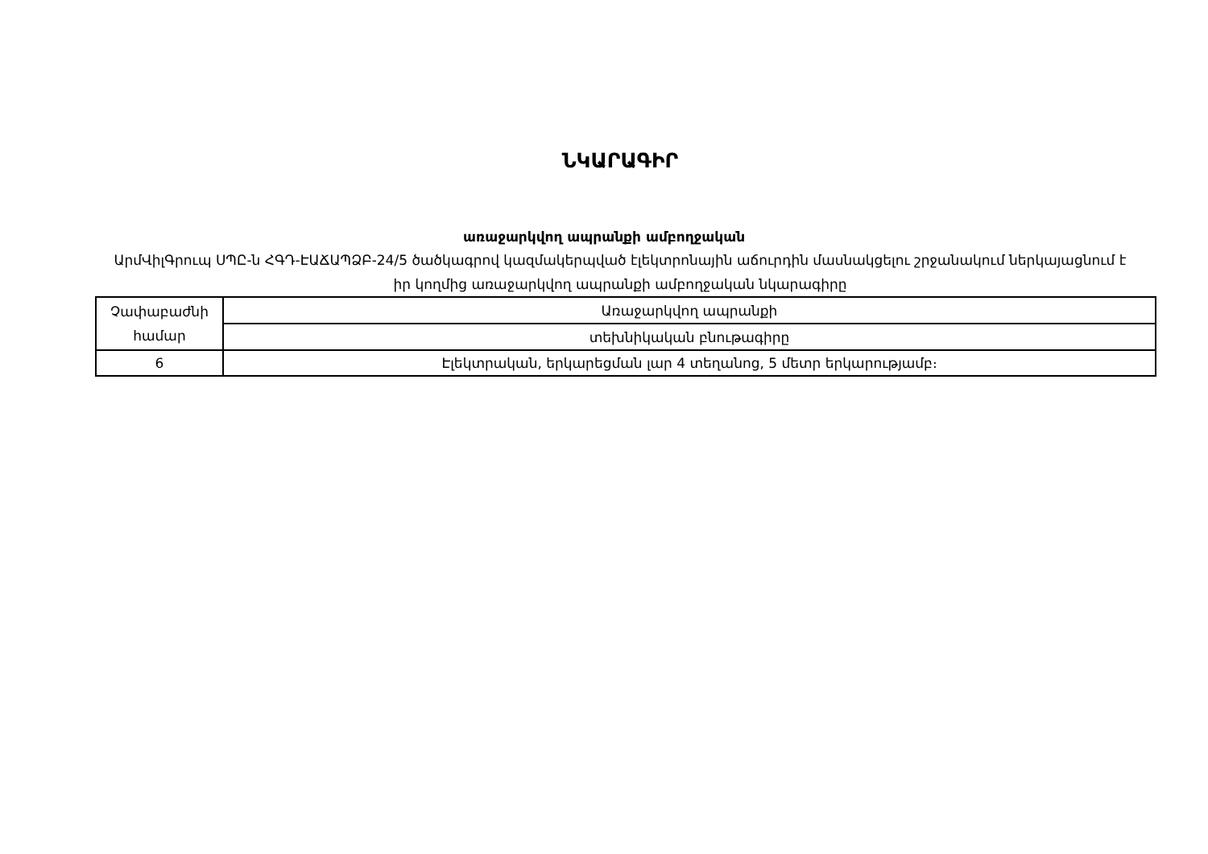ՆԿԱՐԱԳԻՐ
առաջարկվող ապրանքի ամբողջական
ԱրմՎիլԳրուպ ՍՊԸ-ն ՀԳԴ-ԷԱՃԱՊՁԲ-24/5 ծածկագրով կազմակերպված էլեկտրոնային աճուրդին մասնակցելու շրջանակում ներկայացնում է իր կողմից առաջարկվող ապրանքի ամբողջական նկարագիրը
| Չափաբաժնի համար | Առաջարկվող ապրանքի |
| | տեխնիկական բնութագիրը |
| 6 | Էլեկտրական, երկարեցման լար 4 տեղանոց, 5 մետր երկարությամբ։ |